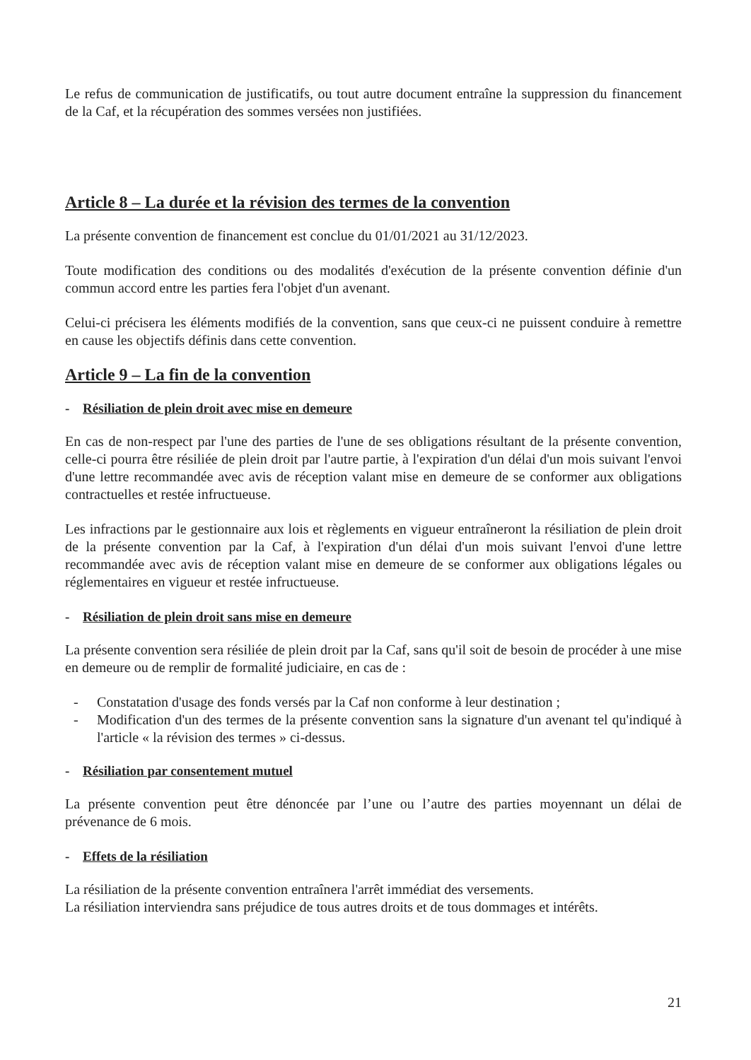Le refus de communication de justificatifs, ou tout autre document entraîne la suppression du financement de la Caf, et la récupération des sommes versées non justifiées.
Article 8 – La durée et la révision des termes de la convention
La présente convention de financement est conclue du 01/01/2021 au 31/12/2023.
Toute modification des conditions ou des modalités d'exécution de la présente convention définie d'un commun accord entre les parties fera l'objet d'un avenant.
Celui-ci précisera les éléments modifiés de la convention, sans que ceux-ci ne puissent conduire à remettre en cause les objectifs définis dans cette convention.
Article 9 – La fin de la convention
- Résiliation de plein droit avec mise en demeure
En cas de non-respect par l'une des parties de l'une de ses obligations résultant de la présente convention, celle-ci pourra être résiliée de plein droit par l'autre partie, à l'expiration d'un délai d'un mois suivant l'envoi d'une lettre recommandée avec avis de réception valant mise en demeure de se conformer aux obligations contractuelles et restée infructueuse.
Les infractions par le gestionnaire aux lois et règlements en vigueur entraîneront la résiliation de plein droit de la présente convention par la Caf, à l'expiration d'un délai d'un mois suivant l'envoi d'une lettre recommandée avec avis de réception valant mise en demeure de se conformer aux obligations légales ou réglementaires en vigueur et restée infructueuse.
- Résiliation de plein droit sans mise en demeure
La présente convention sera résiliée de plein droit par la Caf, sans qu'il soit de besoin de procéder à une mise en demeure ou de remplir de formalité judiciaire, en cas de :
- Constatation d'usage des fonds versés par la Caf non conforme à leur destination ;
- Modification d'un des termes de la présente convention sans la signature d'un avenant tel qu'indiqué à l'article « la révision des termes » ci-dessus.
- Résiliation par consentement mutuel
La présente convention peut être dénoncée par l’une ou l’autre des parties moyennant un délai de prévenance de 6 mois.
- Effets de la résiliation
La résiliation de la présente convention entraînera l'arrêt immédiat des versements.
La résiliation interviendra sans préjudice de tous autres droits et de tous dommages et intérêts.
21